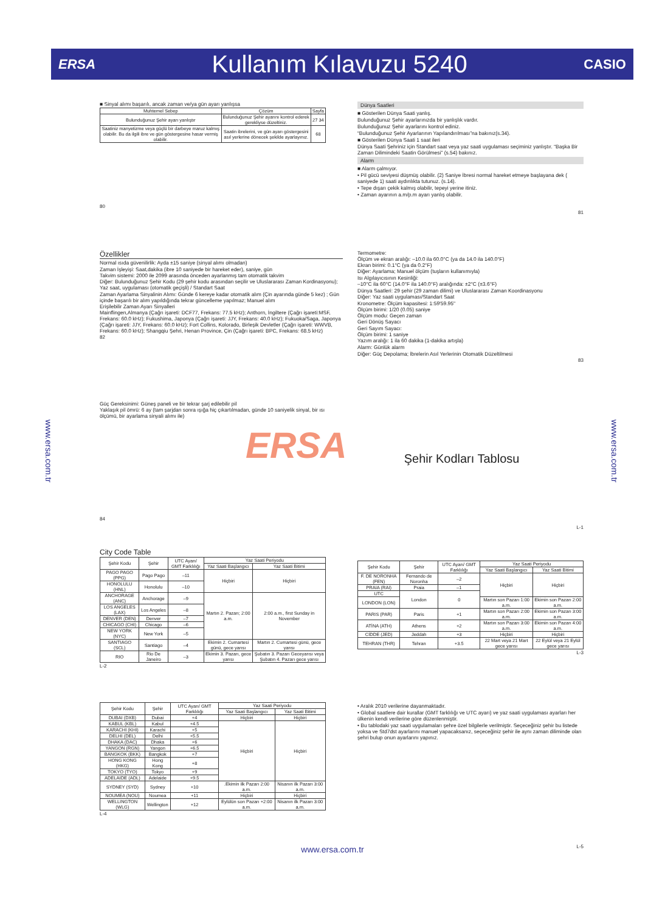ERSA
Kullanım Kılavuzu 5240
CASIO
www.ersa.com.tr
www.ersa.com.tr
■ Sinyal alımı başarılı, ancak zaman ve/ya gün ayarı yanlışsa
| Muhtemel Sebep | Çözüm | Sayfa |
| --- | --- | --- |
| Bulunduğunuz Şehir ayarı yanlıştır | Bulunduğunuz Şehir ayarını kontrol ederek gerekliyse düzeltiniz. | 27 34 |
| Saatiniz manyetizme veya güçlü bir darbeye maruz kalmış olabilir. Bu da ilgili ibre ve gün göstergesine hasar vermiş olabilir. | Saatin ibrelerini, ve gün ayarı göstergesini asıl yerlerine dönecek şekilde ayarlayınız. | 68 |
80
Dünya Saatleri
■ Gösterilen Dünya Saati yanlış.
Bulunduğunuz Şehir ayarlarınızda bir yanlışlık vardır.
Bulunduğunuz Şehir ayarlarını kontrol ediniz.
“Bulunduğunuz Şehir Ayarlarının Yapılandırılması”na bakınız(s.34).
■ Gösterilen Dünya Saati 1 saat ileri
Dünya Saati Şehriniz için Standart saat veya yaz saati uygulaması seçiminiz yanlıştır. “Başka Bir Zaman Dilimindeki Saatin Görülmesi” (s.54) bakınız.
Alarm
■ Alarm çalmıyor.
• Pil gücü seviyesi düşmüş olabilir. (2) Saniye İbresi normal hareket etmeye başlayana dek ( saniyede 1) saati aydınlıkta tutunuz. (s.14).
• Tepe dışarı çekik kalmış olabilir, tepeyi yerine itiniz.
• Zaman ayarının a.m/p.m ayarı yanlış olabilir.
81
Özellikler
Normal ısıda güvenilirlik: Ayda ±15 saniye (sinyal alımı olmadan)
Zaman İşleyişi: Saat,dakika (ibre 10 saniyede bir hareket eder), saniye, gün
Takvim sistemi: 2000 ile 2099 arasında önceden ayarlanmış tam otomatik takvim
Diğer: Bulunduğunuz Şehir Kodu (29 şehir kodu arasından seçilir ve Uluslararası Zaman Kordinasyonu); Yaz saat, uygulaması (otomatik geçişli) / Standart Saat
Zaman Ayarlama Sinyalinin Alımı: Günde 6 kereye kadar otomatik alım (Çin ayarında günde 5 kez) ; Gün içinde başarılı bir alım yapıldığında tekrar güncelleme yapılmaz; Manuel alım
Erişilebilir Zaman Ayarı Sinyalleri
Mainflingen,Almanya (Çağrı işareti: DCF77, Frekans: 77.5 kHz); Anthorn, İngiltere (Çağrı işareti:MSF, Frekans: 60.0 kHz); Fukushima, Japonya (Çağrı işareti: JJY, Frekans: 40.0 kHz); Fukuoka/Saga, Japonya (Çağrı işareti: JJY, Frekans: 60.0 kHz); Fort Collins, Kolorado, Birleşik Devletler (Çağrı işareti: WWVB, Frekans: 60.0 kHz); Shangqiu Şehri, Henan Province, Çin (Çağrı işareti: BPC, Frekans: 68.5 kHz)
82
Termometre:
Ölçüm ve ekran aralığı: –10.0 ila 60.0°C (ya da 14.0 ila 140.0°F)
Ekran birimi: 0.1°C (ya da 0.2°F)
Diğer: Ayarlama; Manuel ölçüm (tuşların kullanımıyla)
Isı Algılayıcısının Kesinliği:
–10°C ila 60°C (14.0°F ila 140.0°F) aralığında: ±2°C (±3.6°F)
Dünya Saatleri: 29 şehir (29 zaman dilimi) ve Uluslararası Zaman Koordinasyonu
Diğer: Yaz saati uygulaması/Standart Saat
Kronometre: Ölçüm kapasitesi: 1:59'59.95"
Ölçüm birimi: 1/20 (0.05) saniye
Ölçüm modu: Geçen zaman
Geri Dönüş Sayacı
Geri Sayım Sayacı:
Ölçüm birimi: 1 saniye
Yazım aralığı: 1 ila 60 dakika (1-dakika artışla)
Alarm: Günlük alarm
Diğer: Güç Depolama; İbrelerin Asıl Yerlerinin Otomatik Düzeltilmesi
83
Güç Gereksinimi: Güneş paneli ve bir tekrar şarj edilebilir pil
Yaklaşık pil ömrü: 6 ay (tam şarjdan sonra ışığa hiç çıkartılmadan, günde 10 saniyelik sinyal, bir ısı ölçümü, bir ayarlama sinyali alımı ile)
84
ERSA
Şehir Kodları Tablosu
L-1
City Code Table
| Şehir Kodu | Şehir | UTC Ayarı/ GMT Farklılığı | Yaz Saati Periyodu | |
| --- | --- | --- | --- | --- |
| | | | Yaz Saati Başlangıcı | Yaz Saati Bitimi |
| PAGO PAGO (PPG) | Pago Pago | –11 | Hiçbiri | Hiçbiri |
| HONOLULU (HNL) | Honolulu | –10 | | |
| ANCHORAGE (ANC) | Anchorage | –9 | Martın 2. Pazarı; 2:00 a.m. | 2:00 a.m., first Sunday in November |
| LOS ANGELES (LAX) | Los Angeles | –8 | | |
| DENVER (DEN) | Denver | –7 | | |
| CHICAGO (CHI) | Chicago | –6 | | |
| NEW YORK (NYC) | New York | –5 | | |
| SANTIAGO (SCL) | Santiago | –4 | Ekimin 2. Cumartesi günü, gece yarısı | Martın 2. Cumartesi günü, gece yarısı |
| RIO | Rio De Janeiro | –3 | Ekimin 3. Pazarı, gece yarısı | Şubatın 3. Pazarı Geceyarısı veya Şubatın 4. Pazarı gece yarısı |
L-2
| Şehir Kodu | Şehir | UTC Ayarı/ GMT Farklılığı | Yaz Saati Periyodu | |
| --- | --- | --- | --- | --- |
| | | | Yaz Saati Başlangıcı | Yaz Saati Bitimi |
| F. DE NORONHA (FEN) | Fernando de Noronha | –2 | Hiçbiri | Hiçbiri |
| PRAIA (RAI) | Praia | –1 | | |
| UTC | London | 0 | | |
| LONDON (LON) | | | Martın son Pazarı 1:00 a.m. | Ekimin son Pazarı 2:00 a.m. |
| PARIS (PAR) | Paris | +1 | Martın son Pazarı 2:00 a.m. | Ekimin son Pazarı 3:00 a.m. |
| ATİNA (ATH) | Athens | +2 | Martın son Pazarı 3:00 a.m. | Ekimin son Pazarı 4:00 a.m. |
| CİDDE (JED) | Jeddah | +3 | Hiçbiri | Hiçbiri |
| TEHRAN (THR) | Tehran | +3.5 | 22 Mart veya 21 Mart gece yarısı | 22 Eylül veya 21 Eylül gece yarısı |
L-3
| Şehir Kodu | Şehir | UTC Ayarı/ GMT Farklılığı | Yaz Saati Periyodu | |
| --- | --- | --- | --- | --- |
| | | | Yaz Saati Başlangıcı | Yaz Saati Bitimi |
| DUBAI (DXB) | Dubai | +4 | Hiçbiri | Hiçbiri |
| KABUL (KBL) | Kabul | +4.5 | Hiçbiri | Hiçbiri |
| KARACHI (KHI) | Karachi | +5 | | |
| DELHI (DEL) | Delhi | +5.5 | | |
| DHAKA (DAC) | Dhaka | +6 | | |
| YANGON (RGN) | Yangon | +6.5 | | |
| BANGKOK (BKK) | Bangkok | +7 | | |
| HONG KONG (HKG) | Hong Kong | +8 | | |
| TOKYO (TYO) | Tokyo | +9 | | |
| ADELAIDE (ADL) | Adelaide | +9.5 | | |
| SYDNEY (SYD) | Sydney | +10 | .Ekimin ilk Pazarı 2:00 a.m. | Nisanın ilk Pazarı 3:00 a.m. |
| NOUMEA (NOU) | Noumea | +11 | Hiçbiri | Hiçbiri |
| WELLINGTON (WLG) | Wellington | +12 | Eylülün son Pazarı +2:00 a.m. | Nisanın ilk Pazarı 3:00 a.m. |
L-4
• Aralık 2010 verilerine dayanmaktadır.
• Global saatlere dair kurallar (GMT farklılığı ve UTC ayarı) ve yaz saati uygulaması ayarları her ülkenin kendi verilerine göre düzenlenmiştir.
• Bu tablodaki yaz saati uygulamaları şehre özel bilgilerle verilmiştir. Seçeceğiniz şehir bu listede yoksa ve Std7dst ayarlarını manuel yapacaksanız, seçeceğiniz şehir ile aynı zaman diliminde olan şehri bulup onun ayarlarını yapınız.
L-5
www.ersa.com.tr